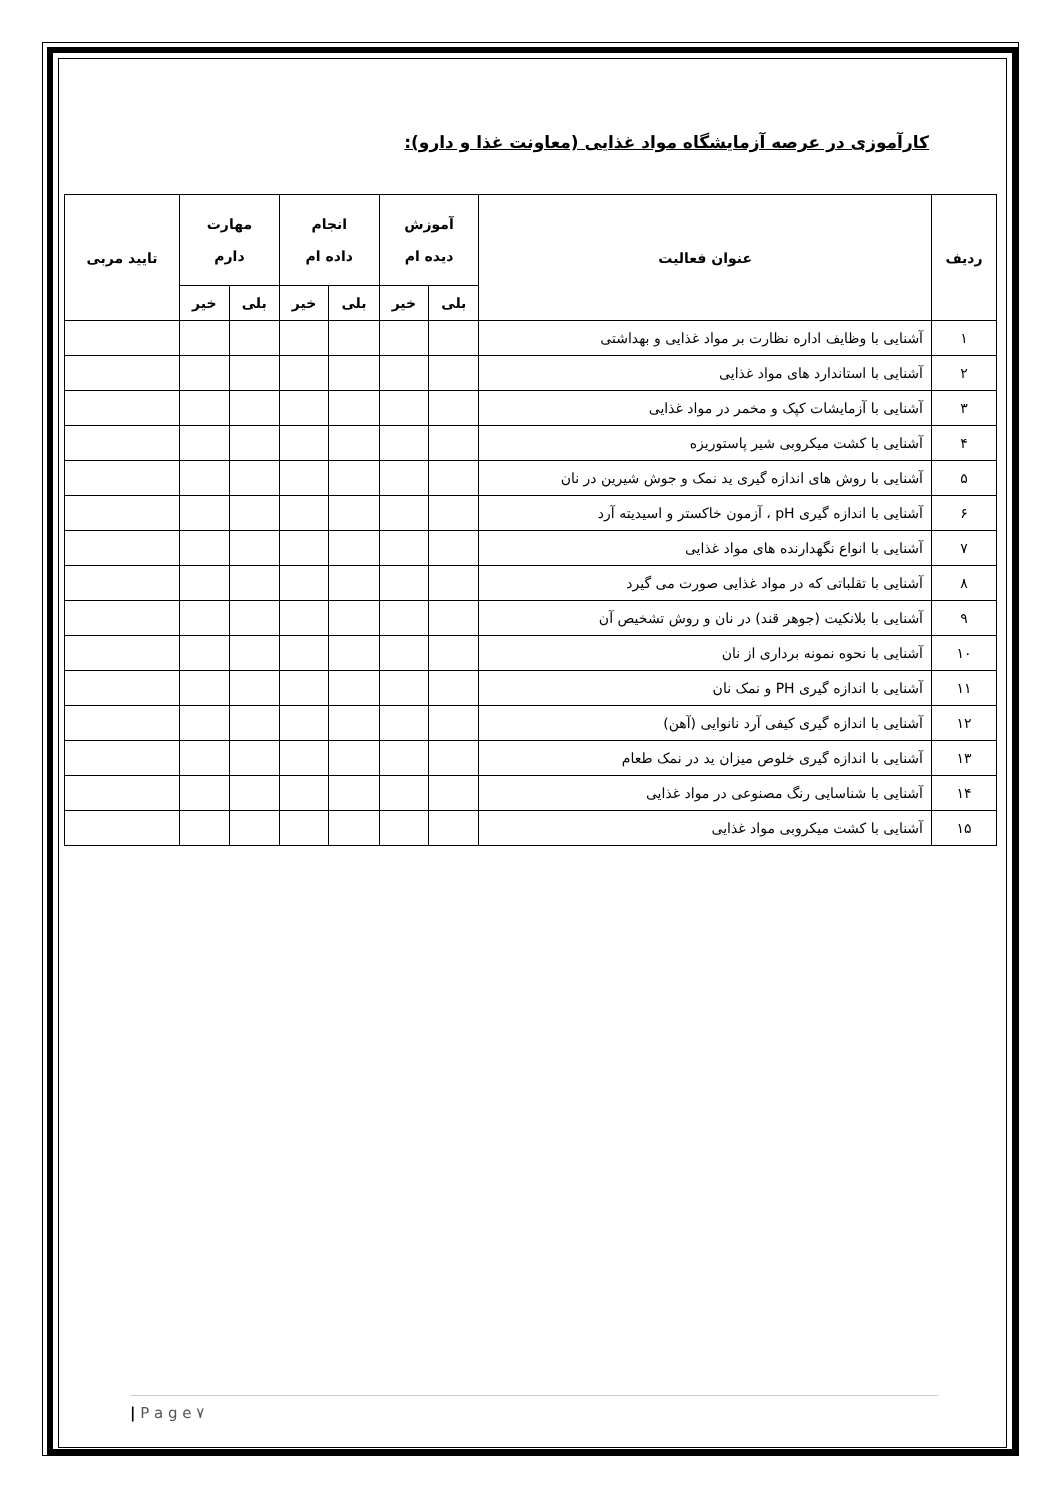کارآموزی در عرصه آزمایشگاه مواد غذایی (معاونت غذا و دارو):
| ردیف | عنوان فعالیت | آموزش دیده ام | | انجام داده ام | | مهارت دارم | | تایید مربی |
| --- | --- | --- | --- | --- | --- | --- | --- | --- |
| | | بلی | خیر | بلی | خیر | بلی | خیر | |
| ۱ | آشنایی با وظایف اداره نظارت بر مواد غذایی و بهداشتی | | | | | | | |
| ۲ | آشنایی با استاندارد های مواد غذایی | | | | | | | |
| ۳ | آشنایی با آزمایشات کپک و مخمر در مواد غذایی | | | | | | | |
| ۴ | آشنایی با کشت میکروبی شیر پاستوریزه | | | | | | | |
| ۵ | آشنایی با روش های اندازه گیری ید نمک و جوش شیرین در نان | | | | | | | |
| ۶ | آشنایی با اندازه گیری pH ، آزمون خاکستر و اسیدیته آرد | | | | | | | |
| ۷ | آشنایی با انواع نگهدارنده های مواد غذایی | | | | | | | |
| ۸ | آشنایی با تقلباتی که در مواد غذایی صورت می گیرد | | | | | | | |
| ۹ | آشنایی با بلانکیت (جوهر قند) در نان و روش تشخیص آن | | | | | | | |
| ۱۰ | آشنایی با نحوه نمونه برداری از نان | | | | | | | |
| ۱۱ | آشنایی با اندازه گیری PH و نمک نان | | | | | | | |
| ۱۲ | آشنایی با اندازه گیری کیفی آرد نانوایی (آهن) | | | | | | | |
| ۱۳ | آشنایی با اندازه گیری خلوص میزان ید در نمک طعام | | | | | | | |
| ۱۴ | آشنایی با شناسایی رنگ مصنوعی در مواد غذایی | | | | | | | |
| ۱۵ | آشنایی با کشت میکروبی مواد غذایی | | | | | | | |
| P a g e ۷